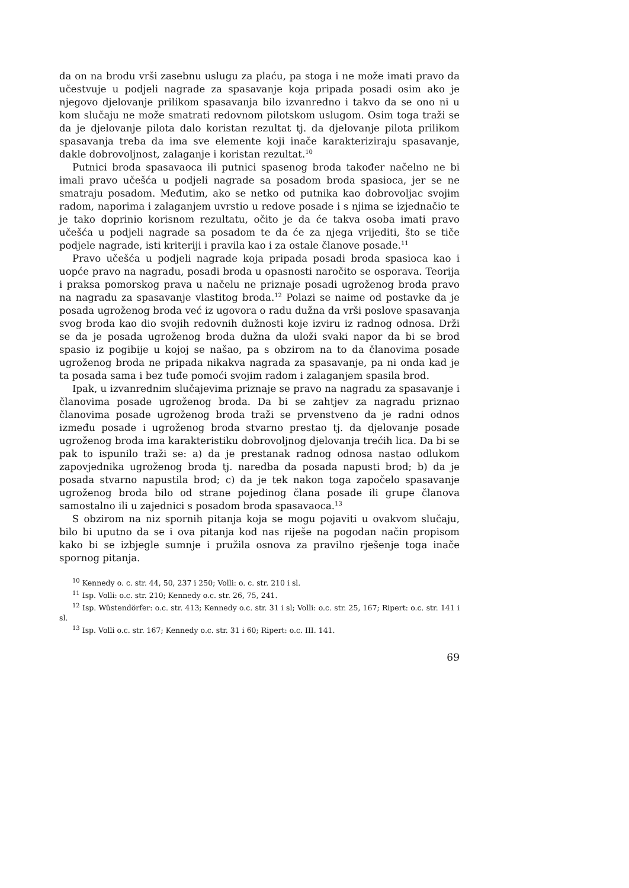da on na brodu vrši zasebnu uslugu za plaću, pa stoga i ne može imati pravo da učestvuje u podjeli nagrade za spasavanje koja pripada posadi osim ako je njegovo djelovanje prilikom spasavanja bilo izvanredno i takvo da se ono ni u kom slučaju ne može smatrati redovnom pilotskom uslugom. Osim toga traži se da je djelovanje pilota dalo koristan rezultat tj. da djelovanje pilota prilikom spasavanja treba da ima sve elemente koji inače karakteriziraju spasavanje, dakle dobrovoljnost, zalaganje i koristan rezultat.<sup>10</sup>
Putnici broda spasavaoca ili putnici spasenog broda također načelno ne bi imali pravo učešća u podjeli nagrade sa posadom broda spasioca, jer se ne smatraju posadom. Međutim, ako se netko od putnika kao dobrovoljac svojim radom, naporima i zalaganjem uvrstio u redove posade i s njima se izjednačio te je tako doprinio korisnom rezultatu, očito je da će takva osoba imati pravo učešća u podjeli nagrade sa posadom te da će za njega vrijediti, što se tiče podjele nagrade, isti kriteriji i pravila kao i za ostale članove posade.<sup>11</sup>
Pravo učešća u podjeli nagrade koja pripada posadi broda spasioca kao i uopće pravo na nagradu, posadi broda u opasnosti naročito se osporava. Teorija i praksa pomorskog prava u načelu ne priznaje posadi ugroženog broda pravo na nagradu za spasavanje vlastitog broda.<sup>12</sup> Polazi se naime od postavke da je posada ugroženog broda već iz ugovora o radu dužna da vrši poslove spasavanja svog broda kao dio svojih redovnih dužnosti koje izviru iz radnog odnosa. Drži se da je posada ugroženog broda dužna da uloži svaki napor da bi se brod spasio iz pogibije u kojoj se našao, pa s obzirom na to da članovima posade ugroženog broda ne pripada nikakva nagrada za spasavanje, pa ni onda kad je ta posada sama i bez tuđe pomoći svojim radom i zalaganjem spasila brod.
Ipak, u izvanrednim slučajevima priznaje se pravo na nagradu za spasavanje i članovima posade ugroženog broda. Da bi se zahtjev za nagradu priznao članovima posade ugroženog broda traži se prvenstveno da je radni odnos između posade i ugroženog broda stvarno prestao tj. da djelovanje posade ugroženog broda ima karakteristiku dobrovoljnog djelovanja trećih lica. Da bi se pak to ispunilo traži se: a) da je prestanak radnog odnosa nastao odlukom zapovjednika ugroženog broda tj. naredba da posada napusti brod; b) da je posada stvarno napustila brod; c) da je tek nakon toga započelo spasavanje ugroženog broda bilo od strane pojedinog člana posade ili grupe članova samostalno ili u zajednici s posadom broda spasavaoca.<sup>13</sup>
S obzirom na niz spornih pitanja koja se mogu pojaviti u ovakvom slučaju, bilo bi uputno da se i ova pitanja kod nas riješe na pogodan način propisom kako bi se izbjegle sumnje i pružila osnova za pravilno rješenje toga inače spornog pitanja.
<sup>10</sup> Kennedy o. c. str. 44, 50, 237 i 250; Volli: o. c. str. 210 i sl.
<sup>11</sup> Isp. Volli: o.c. str. 210; Kennedy o.c. str. 26, 75, 241.
<sup>12</sup> Isp. Wüstendörfer: o.c. str. 413; Kennedy o.c. str. 31 i sl; Volli: o.c. str. 25, 167; Ripert: o.c. str. 141 i sl.
<sup>13</sup> Isp. Volli o.c. str. 167; Kennedy o.c. str. 31 i 60; Ripert: o.c. III. 141.
69